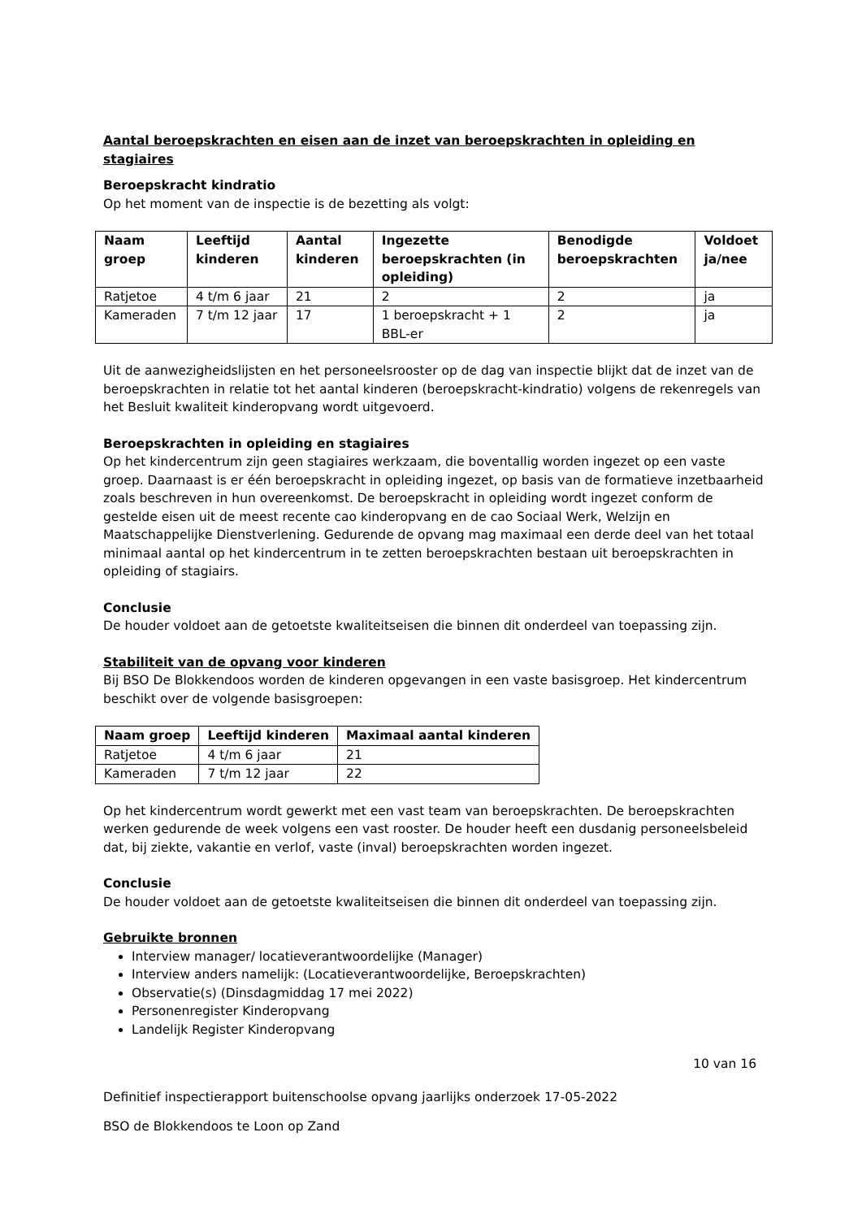Aantal beroepskrachten en eisen aan de inzet van beroepskrachten in opleiding en stagiaires
Beroepskracht kindratio
Op het moment van de inspectie is de bezetting als volgt:
| Naam groep | Leeftijd kinderen | Aantal kinderen | Ingezette beroepskrachten (in opleiding) | Benodigde beroepskrachten | Voldoet ja/nee |
| --- | --- | --- | --- | --- | --- |
| Ratjetoe | 4 t/m 6 jaar | 21 | 2 | 2 | ja |
| Kameraden | 7 t/m 12 jaar | 17 | 1 beroepskracht + 1 BBL-er | 2 | ja |
Uit de aanwezigheidslijsten en het personeelsrooster op de dag van inspectie blijkt dat de inzet van de beroepskrachten in relatie tot het aantal kinderen (beroepskracht-kindratio) volgens de rekenregels van het Besluit kwaliteit kinderopvang wordt uitgevoerd.
Beroepskrachten in opleiding en stagiaires
Op het kindercentrum zijn geen stagiaires werkzaam, die boventallig worden ingezet op een vaste groep. Daarnaast is er één beroepskracht in opleiding ingezet, op basis van de formatieve inzetbaarheid zoals beschreven in hun overeenkomst. De beroepskracht in opleiding wordt ingezet conform de gestelde eisen uit de meest recente cao kinderopvang en de cao Sociaal Werk, Welzijn en Maatschappelijke Dienstverlening. Gedurende de opvang mag maximaal een derde deel van het totaal minimaal aantal op het kindercentrum in te zetten beroepskrachten bestaan uit beroepskrachten in opleiding of stagiairs.
Conclusie
De houder voldoet aan de getoetste kwaliteitseisen die binnen dit onderdeel van toepassing zijn.
Stabiliteit van de opvang voor kinderen
Bij BSO De Blokkendoos worden de kinderen opgevangen in een vaste basisgroep. Het kindercentrum beschikt over de volgende basisgroepen:
| Naam groep | Leeftijd kinderen | Maximaal aantal kinderen |
| --- | --- | --- |
| Ratjetoe | 4 t/m 6 jaar | 21 |
| Kameraden | 7 t/m 12 jaar | 22 |
Op het kindercentrum wordt gewerkt met een vast team van beroepskrachten. De beroepskrachten werken gedurende de week volgens een vast rooster. De houder heeft een dusdanig personeelsbeleid dat, bij ziekte, vakantie en verlof, vaste (inval) beroepskrachten worden ingezet.
Conclusie
De houder voldoet aan de getoetste kwaliteitseisen die binnen dit onderdeel van toepassing zijn.
Gebruikte bronnen
Interview manager/ locatieverantwoordelijke (Manager)
Interview anders namelijk: (Locatieverantwoordelijke, Beroepskrachten)
Observatie(s) (Dinsdagmiddag 17 mei 2022)
Personenregister Kinderopvang
Landelijk Register Kinderopvang
10 van 16
Definitief inspectierapport buitenschoolse opvang jaarlijks onderzoek 17-05-2022
BSO de Blokkendoos te Loon op Zand